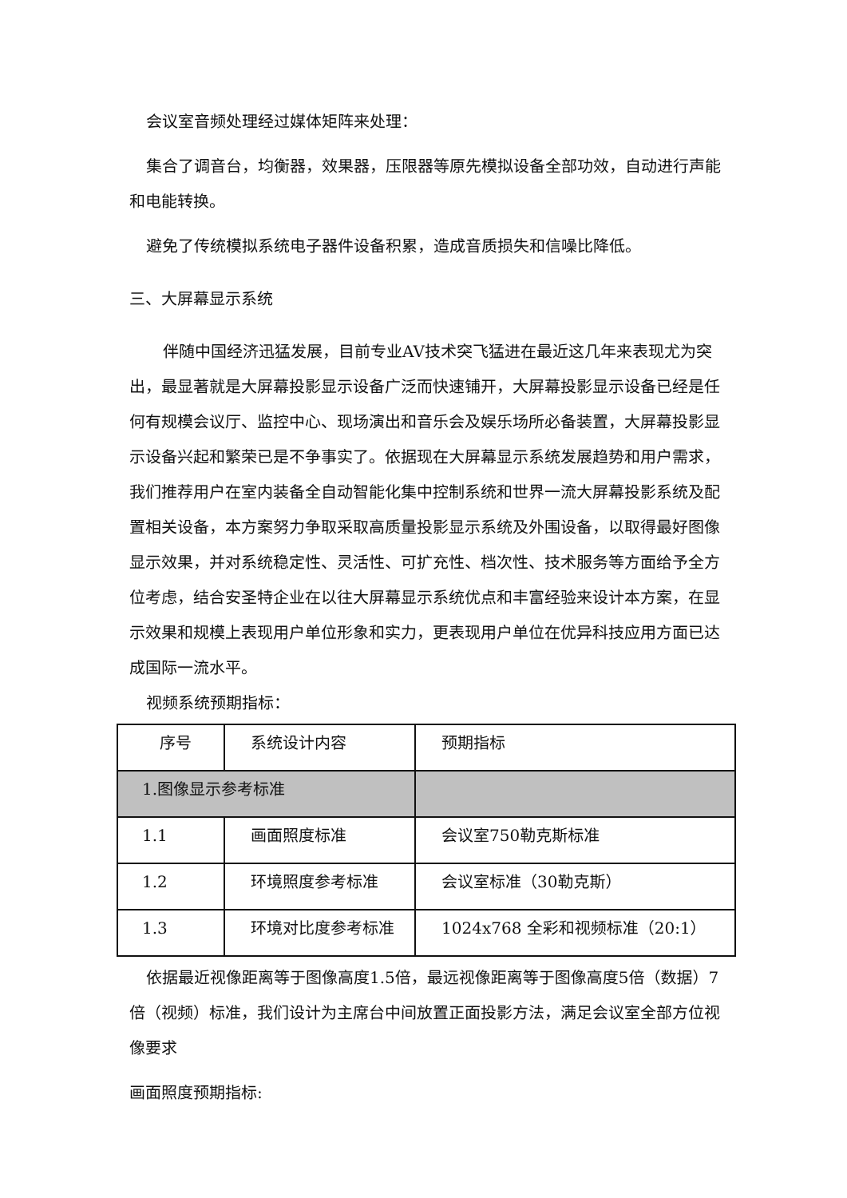会议室音频处理经过媒体矩阵来处理：
集合了调音台，均衡器，效果器，压限器等原先模拟设备全部功效，自动进行声能和电能转换。
避免了传统模拟系统电子器件设备积累，造成音质损失和信噪比降低。
三、大屏幕显示系统
伴随中国经济迅猛发展，目前专业AV技术突飞猛进在最近这几年来表现尤为突出，最显著就是大屏幕投影显示设备广泛而快速铺开，大屏幕投影显示设备已经是任何有规模会议厅、监控中心、现场演出和音乐会及娱乐场所必备装置，大屏幕投影显示设备兴起和繁荣已是不争事实了。依据现在大屏幕显示系统发展趋势和用户需求，我们推荐用户在室内装备全自动智能化集中控制系统和世界一流大屏幕投影系统及配置相关设备，本方案努力争取采取高质量投影显示系统及外围设备，以取得最好图像显示效果，并对系统稳定性、灵活性、可扩充性、档次性、技术服务等方面给予全方位考虑，结合安圣特企业在以往大屏幕显示系统优点和丰富经验来设计本方案，在显示效果和规模上表现用户单位形象和实力，更表现用户单位在优异科技应用方面已达成国际一流水平。
视频系统预期指标：
| 序号 | 系统设计内容 | 预期指标 |
| 1.图像显示参考标准 | | |
| 1.1 | 画面照度标准 | 会议室750勒克斯标准 |
| 1.2 | 环境照度参考标准 | 会议室标准（30勒克斯） |
| 1.3 | 环境对比度参考标准 | 1024x768 全彩和视频标准（20:1） |
依据最近视像距离等于图像高度1.5倍，最远视像距离等于图像高度5倍（数据）7倍（视频）标准，我们设计为主席台中间放置正面投影方法，满足会议室全部方位视像要求
画面照度预期指标: